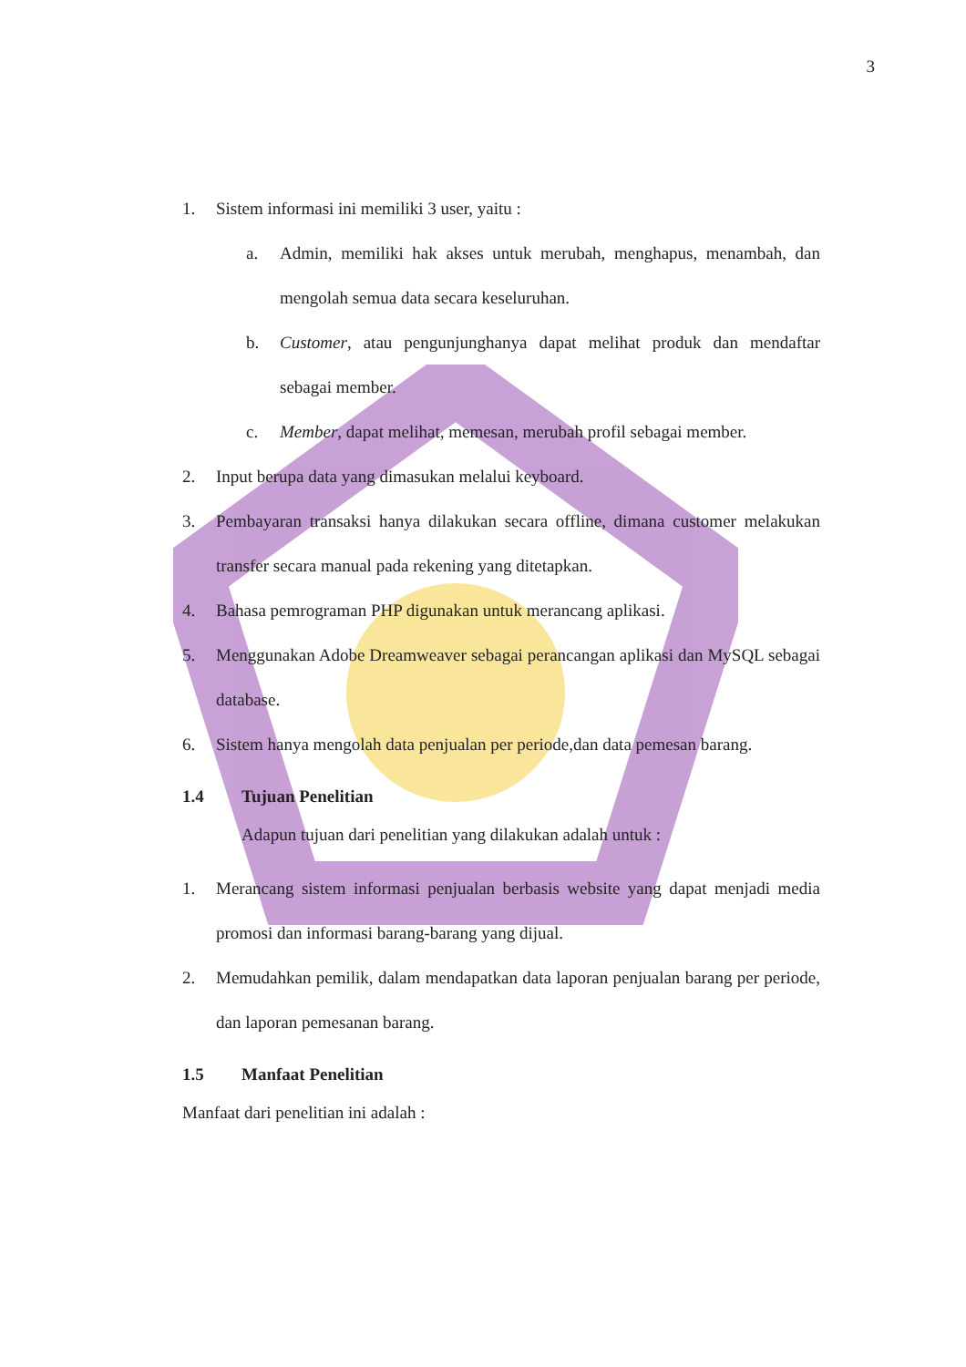3
1. Sistem informasi ini memiliki 3 user, yaitu :
a. Admin, memiliki hak akses untuk merubah, menghapus, menambah, dan mengolah semua data secara keseluruhan.
b. Customer, atau pengunjunghanya dapat melihat produk dan mendaftar sebagai member.
c. Member, dapat melihat, memesan, merubah profil sebagai member.
2. Input berupa data yang dimasukan melalui keyboard.
3. Pembayaran transaksi hanya dilakukan secara offline, dimana customer melakukan transfer secara manual pada rekening yang ditetapkan.
4. Bahasa pemrograman PHP digunakan untuk merancang aplikasi.
5. Menggunakan Adobe Dreamweaver sebagai perancangan aplikasi dan MySQL sebagai database.
6. Sistem hanya mengolah data penjualan per periode,dan data pemesan barang.
1.4 Tujuan Penelitian
Adapun tujuan dari penelitian yang dilakukan adalah untuk :
1. Merancang sistem informasi penjualan berbasis website yang dapat menjadi media promosi dan informasi barang-barang yang dijual.
2. Memudahkan pemilik, dalam mendapatkan data laporan penjualan barang per periode, dan laporan pemesanan barang.
1.5 Manfaat Penelitian
Manfaat dari penelitian ini adalah :